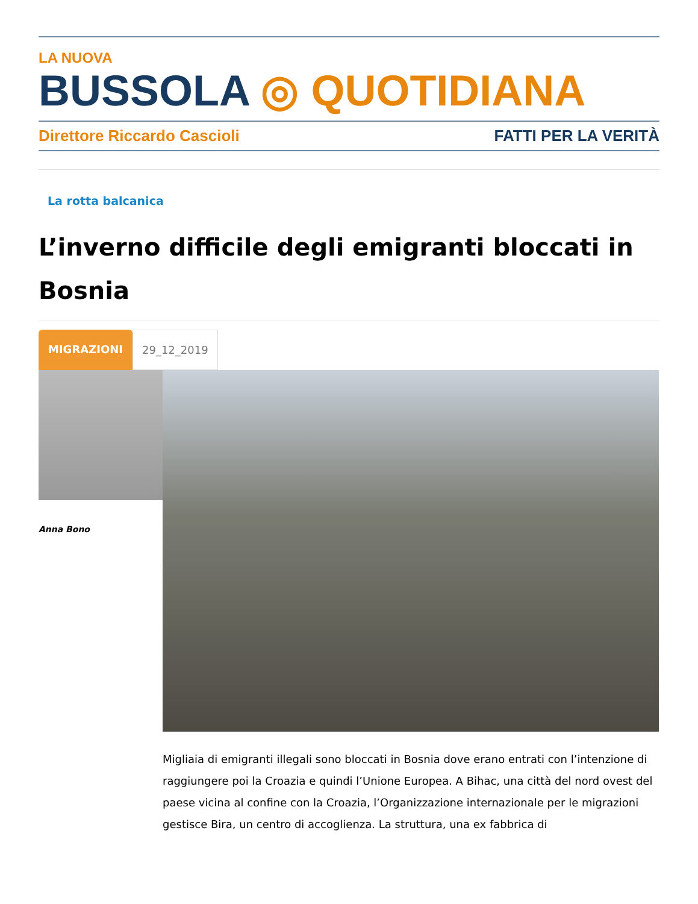LA NUOVA
BUSSOLA ◎ QUOTIDIANA
Direttore Riccardo Cascioli FATTI PER LA VERITÀ
La rotta balcanica
L’inverno difficile degli emigranti bloccati in Bosnia
MIGRAZIONI 29_12_2019
Anna Bono
Migliaia di emigranti illegali sono bloccati in Bosnia dove erano entrati con l’intenzione di raggiungere poi la Croazia e quindi l’Unione Europea. A Bihac, una città del nord ovest del paese vicina al confine con la Croazia, l’Organizzazione internazionale per le migrazioni gestisce Bira, un centro di accoglienza. La struttura, una ex fabbrica di